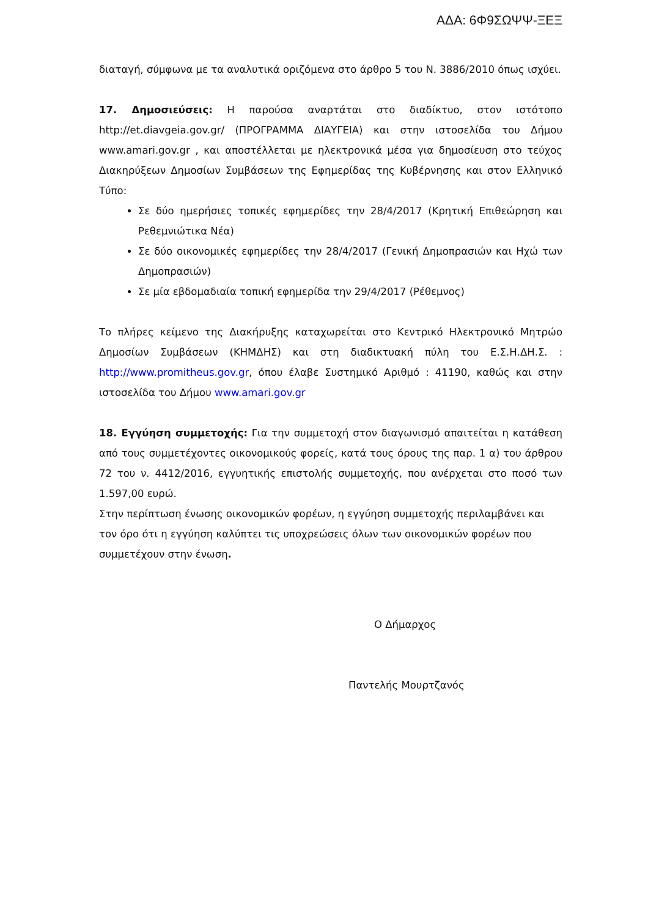ΑΔΑ: 6Φ9ΣΩΨΨ-ΞΕΞ
διαταγή, σύμφωνα με τα αναλυτικά οριζόμενα στο άρθρο 5 του Ν. 3886/2010 όπως ισχύει.
17. Δημοσιεύσεις: Η παρούσα αναρτάται στο διαδίκτυο, στον ιστότοπο http://et.diavgeia.gov.gr/ (ΠΡΟΓΡΑΜΜΑ ΔΙΑΥΓΕΙΑ) και στην ιστοσελίδα του Δήμου www.amari.gov.gr , και αποστέλλεται με ηλεκτρονικά μέσα για δημοσίευση στο τεύχος Διακηρύξεων Δημοσίων Συμβάσεων της Εφημερίδας της Κυβέρνησης και στον Ελληνικό Τύπο:
Σε δύο ημερήσιες τοπικές εφημερίδες την 28/4/2017 (Κρητική Επιθεώρηση και Ρεθεμνιώτικα Νέα)
Σε δύο οικονομικές εφημερίδες την 28/4/2017 (Γενική Δημοπρασιών και Ηχώ των Δημοπρασιών)
Σε μία εβδομαδιαία τοπική εφημερίδα την 29/4/2017 (Ρέθεμνος)
Το πλήρες κείμενο της Διακήρυξης καταχωρείται στο Κεντρικό Ηλεκτρονικό Μητρώο Δημοσίων Συμβάσεων (ΚΗΜΔΗΣ) και στη διαδικτυακή πύλη του Ε.Σ.Η.ΔΗ.Σ. : http://www.promitheus.gov.gr, όπου έλαβε Συστημικό Αριθμό : 41190, καθώς και στην ιστοσελίδα του Δήμου www.amari.gov.gr
18. Εγγύηση συμμετοχής: Για την συμμετοχή στον διαγωνισμό απαιτείται η κατάθεση από τους συμμετέχοντες οικονομικούς φορείς, κατά τους όρους της παρ. 1 α) του άρθρου 72 του ν. 4412/2016, εγγυητικής επιστολής συμμετοχής, που ανέρχεται στο ποσό των 1.597,00 ευρώ.
Στην περίπτωση ένωσης οικονομικών φορέων, η εγγύηση συμμετοχής περιλαμβάνει και τον όρο ότι η εγγύηση καλύπτει τις υποχρεώσεις όλων των οικονομικών φορέων που συμμετέχουν στην ένωση.
Ο Δήμαρχος
Παντελής Μουρτζανός